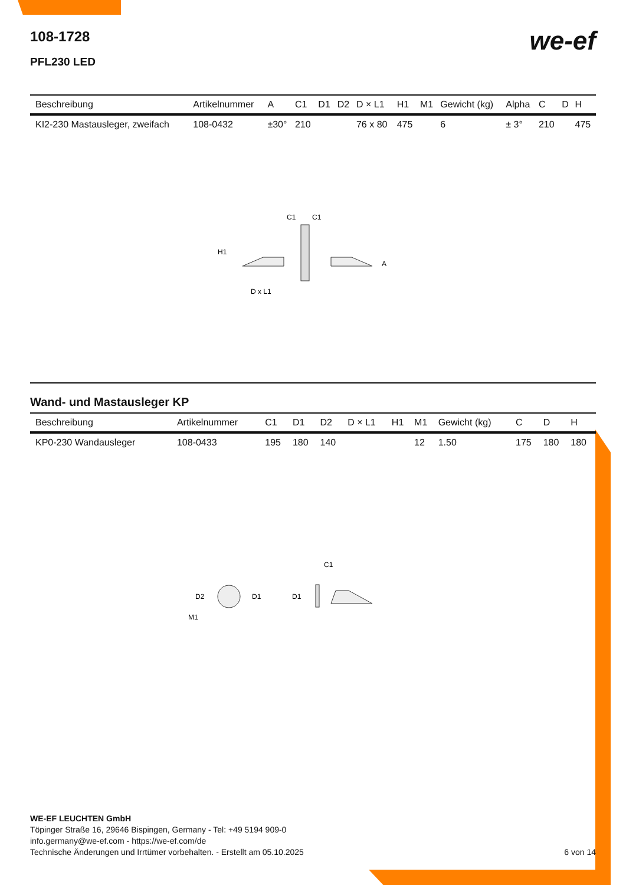108-1728
PFL230 LED
we-ef
| Beschreibung | Artikelnummer | A | C1 | D1 | D2 | D × L1 | H1 | M1 | Gewicht (kg) | Alpha | C | D | H |
| --- | --- | --- | --- | --- | --- | --- | --- | --- | --- | --- | --- | --- | --- |
| KI2-230 Mastausleger, zweifach | 108-0432 | ±30° | 210 | | | 76 x 80 | 475 | | 6 | ± 3° | 210 | | 475 |
C1
C1
H1
A
D x L1
Wand- und Mastausleger KP
| Beschreibung | Artikelnummer | C1 | D1 | D2 | D × L1 | H1 | M1 | Gewicht (kg) | C | D | H |
| --- | --- | --- | --- | --- | --- | --- | --- | --- | --- | --- | --- |
| KP0-230 Wandausleger | 108-0433 | 195 | 180 | 140 | | | 12 | 1.50 | 175 | 180 | 180 |
C1
D2
D1
D1
M1
WE-EF LEUCHTEN GmbH
Töpinger Straße 16, 29646 Bispingen, Germany - Tel: +49 5194 909-0
info.germany@we-ef.com - https://we-ef.com/de
Technische Änderungen und Irrtümer vorbehalten. - Erstellt am 05.10.2025 6 von 14